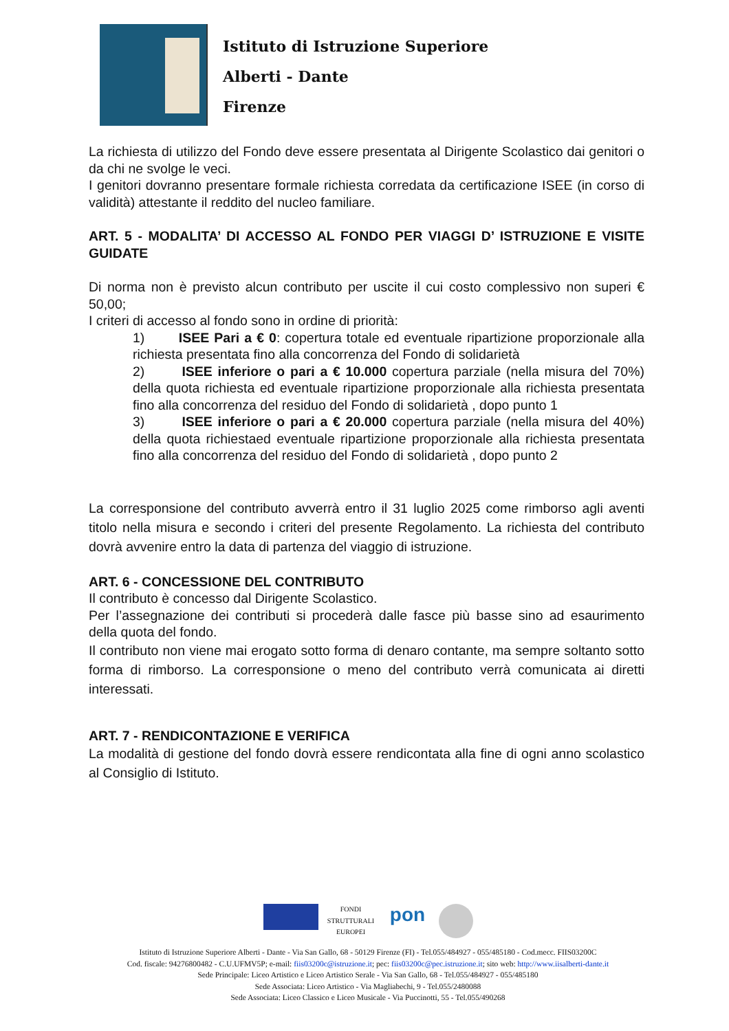Istituto di Istruzione Superiore
Alberti - Dante
Firenze
La richiesta di utilizzo del Fondo deve essere presentata al Dirigente Scolastico dai genitori o da chi ne svolge le veci.
I genitori dovranno presentare formale richiesta corredata da certificazione ISEE (in corso di validità) attestante il reddito del nucleo familiare.
ART. 5 - MODALITA’ DI ACCESSO AL FONDO PER VIAGGI D’ ISTRUZIONE E VISITE GUIDATE
Di norma non è previsto alcun contributo per uscite il cui costo complessivo non superi € 50,00;
I criteri di accesso al fondo sono in ordine di priorità:
1) ISEE Pari a € 0: copertura totale ed eventuale ripartizione proporzionale alla richiesta presentata fino alla concorrenza del Fondo di solidarietà
2) ISEE inferiore o pari a € 10.000 copertura parziale (nella misura del 70%) della quota richiesta ed eventuale ripartizione proporzionale alla richiesta presentata fino alla concorrenza del residuo del Fondo di solidarietà , dopo punto 1
3) ISEE inferiore o pari a € 20.000 copertura parziale (nella misura del 40%) della quota richiestaed eventuale ripartizione proporzionale alla richiesta presentata fino alla concorrenza del residuo del Fondo di solidarietà , dopo punto 2
La corresponsione del contributo avverrà entro il 31 luglio 2025 come rimborso agli aventi titolo nella misura e secondo i criteri del presente Regolamento. La richiesta del contributo dovrà avvenire entro la data di partenza del viaggio di istruzione.
ART. 6 - CONCESSIONE DEL CONTRIBUTO
Il contributo è concesso dal Dirigente Scolastico.
Per l’assegnazione dei contributi si procederà dalle fasce più basse sino ad esaurimento della quota del fondo.
Il contributo non viene mai erogato sotto forma di denaro contante, ma sempre soltanto sotto forma di rimborso. La corresponsione o meno del contributo verrà comunicata ai diretti interessati.
ART. 7 - RENDICONTAZIONE E VERIFICA
La modalità di gestione del fondo dovrà essere rendicontata alla fine di ogni anno scolastico al Consiglio di Istituto.
FONDI STRUTTURALI EUROPEI
pon
Istituto di Istruzione Superiore Alberti - Dante - Via San Gallo, 68 - 50129 Firenze (FI) - Tel.055/484927 - 055/485180 - Cod.mecc. FIIS03200C
Cod. fiscale: 94276800482 - C.U.UFMV5P; e-mail: fiis03200c@istruzione.it; pec: fiis03200c@pec.istruzione.it; sito web: http://www.iisalberti-dante.it
Sede Principale: Liceo Artistico e Liceo Artistico Serale - Via San Gallo, 68 - Tel.055/484927 - 055/485180
Sede Associata: Liceo Artistico - Via Magliabechi, 9 - Tel.055/2480088
Sede Associata: Liceo Classico e Liceo Musicale - Via Puccinotti, 55 - Tel.055/490268